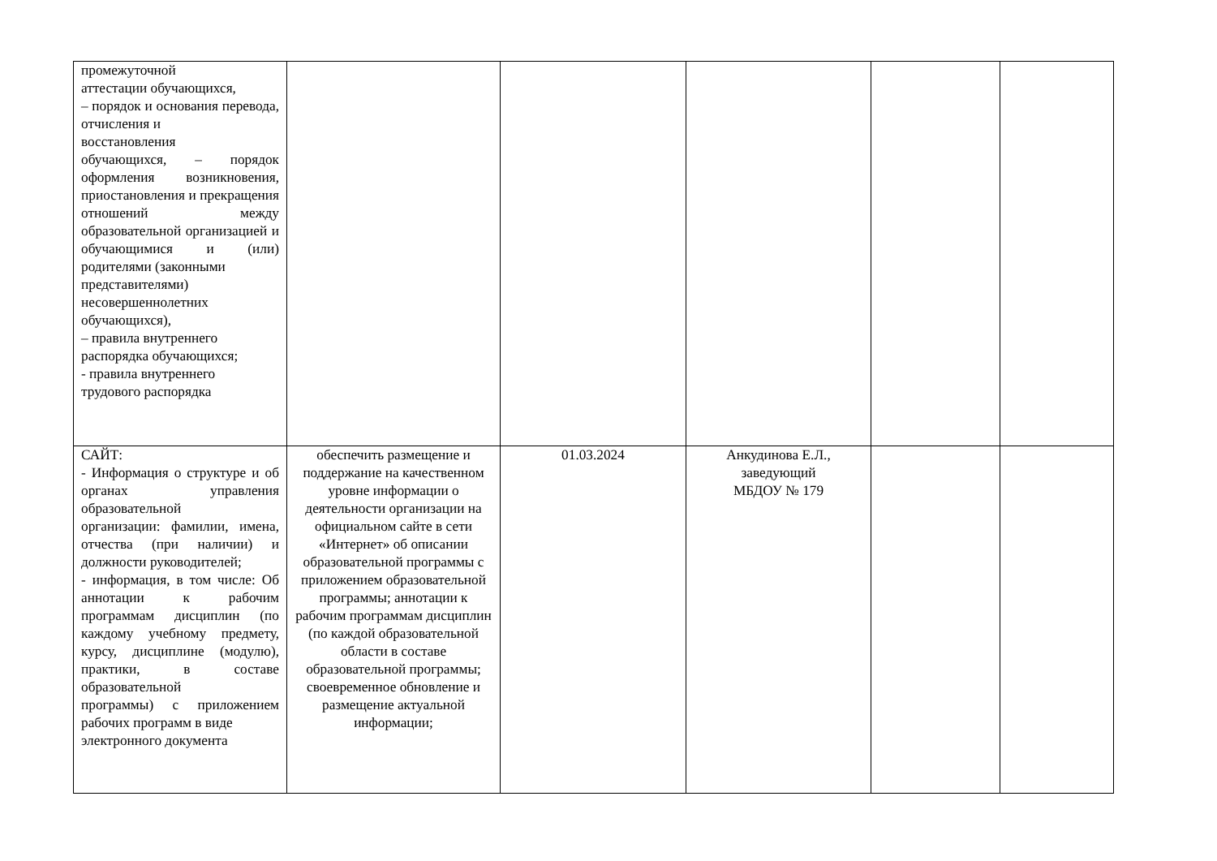| промежуточной аттестации обучающихся, – порядок и основания перевода, отчисления и восстановления обучающихся, – порядок оформления возникновения, приостановления и прекращения отношений между образовательной организацией и обучающимися и (или) родителями (законными представителями) несовершеннолетних обучающихся), – правила внутреннего распорядка обучающихся; - правила внутреннего трудового распорядка | | | | | |
| САЙТ: - Информация о структуре и об органах управления образовательной организации: фамилии, имена, отчества (при наличии) и должности руководителей; - информация, в том числе: Об аннотации к рабочим программам дисциплин (по каждому учебному предмету, курсу, дисциплине (модулю), практики, в составе образовательной программы) с приложением рабочих программ в виде электронного документа | обеспечить размещение и поддержание на качественном уровне информации о деятельности организации на официальном сайте в сети «Интернет» об описании образовательной программы с приложением образовательной программы; аннотации к рабочим программам дисциплин (по каждой образовательной области в составе образовательной программы; своевременное обновление и размещение актуальной информации; | 01.03.2024 | Анкудинова Е.Л., заведующий МБДОУ № 179 | | |